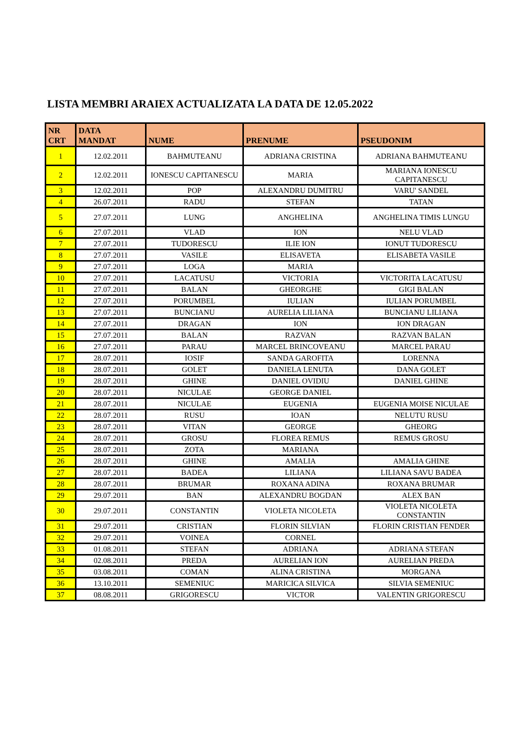LISTA MEMBRI ARAIEX ACTUALIZATA LA DATA DE 12.05.2022
| NR CRT | DATA MANDAT | NUME | PRENUME | PSEUDONIM |
| --- | --- | --- | --- | --- |
| 1 | 12.02.2011 | BAHMUTEANU | ADRIANA CRISTINA | ADRIANA BAHMUTEANU |
| 2 | 12.02.2011 | IONESCU CAPITANESCU | MARIA | MARIANA IONESCU CAPITANESCU |
| 3 | 12.02.2011 | POP | ALEXANDRU DUMITRU | VARU' SANDEL |
| 4 | 26.07.2011 | RADU | STEFAN | TATAN |
| 5 | 27.07.2011 | LUNG | ANGHELINA | ANGHELINA TIMIS LUNGU |
| 6 | 27.07.2011 | VLAD | ION | NELU VLAD |
| 7 | 27.07.2011 | TUDORESCU | ILIE ION | IONUT TUDORESCU |
| 8 | 27.07.2011 | VASILE | ELISAVETA | ELISABETA VASILE |
| 9 | 27.07.2011 | LOGA | MARIA | |
| 10 | 27.07.2011 | LACATUSU | VICTORIA | VICTORITA LACATUSU |
| 11 | 27.07.2011 | BALAN | GHEORGHE | GIGI BALAN |
| 12 | 27.07.2011 | PORUMBEL | IULIAN | IULIAN PORUMBEL |
| 13 | 27.07.2011 | BUNCIANU | AURELIA LILIANA | BUNCIANU LILIANA |
| 14 | 27.07.2011 | DRAGAN | ION | ION DRAGAN |
| 15 | 27.07.2011 | BALAN | RAZVAN | RAZVAN BALAN |
| 16 | 27.07.2011 | PARAU | MARCEL BRINCOVEANU | MARCEL PARAU |
| 17 | 28.07.2011 | IOSIF | SANDA GAROFITA | LORENNA |
| 18 | 28.07.2011 | GOLET | DANIELA LENUTA | DANA GOLET |
| 19 | 28.07.2011 | GHINE | DANIEL OVIDIU | DANIEL GHINE |
| 20 | 28.07.2011 | NICULAE | GEORGE DANIEL | |
| 21 | 28.07.2011 | NICULAE | EUGENIA | EUGENIA MOISE NICULAE |
| 22 | 28.07.2011 | RUSU | IOAN | NELUTU RUSU |
| 23 | 28.07.2011 | VITAN | GEORGE | GHEORG |
| 24 | 28.07.2011 | GROSU | FLOREA REMUS | REMUS GROSU |
| 25 | 28.07.2011 | ZOTA | MARIANA | |
| 26 | 28.07.2011 | GHINE | AMALIA | AMALIA GHINE |
| 27 | 28.07.2011 | BADEA | LILIANA | LILIANA SAVU BADEA |
| 28 | 28.07.2011 | BRUMAR | ROXANA ADINA | ROXANA BRUMAR |
| 29 | 29.07.2011 | BAN | ALEXANDRU BOGDAN | ALEX BAN |
| 30 | 29.07.2011 | CONSTANTIN | VIOLETA NICOLETA | VIOLETA NICOLETA CONSTANTIN |
| 31 | 29.07.2011 | CRISTIAN | FLORIN SILVIAN | FLORIN CRISTIAN FENDER |
| 32 | 29.07.2011 | VOINEA | CORNEL | |
| 33 | 01.08.2011 | STEFAN | ADRIANA | ADRIANA STEFAN |
| 34 | 02.08.2011 | PREDA | AURELIAN ION | AURELIAN PREDA |
| 35 | 03.08.2011 | COMAN | ALINA CRISTINA | MORGANA |
| 36 | 13.10.2011 | SEMENIUC | MARICICA SILVICA | SILVIA SEMENIUC |
| 37 | 08.08.2011 | GRIGORESCU | VICTOR | VALENTIN GRIGORESCU |